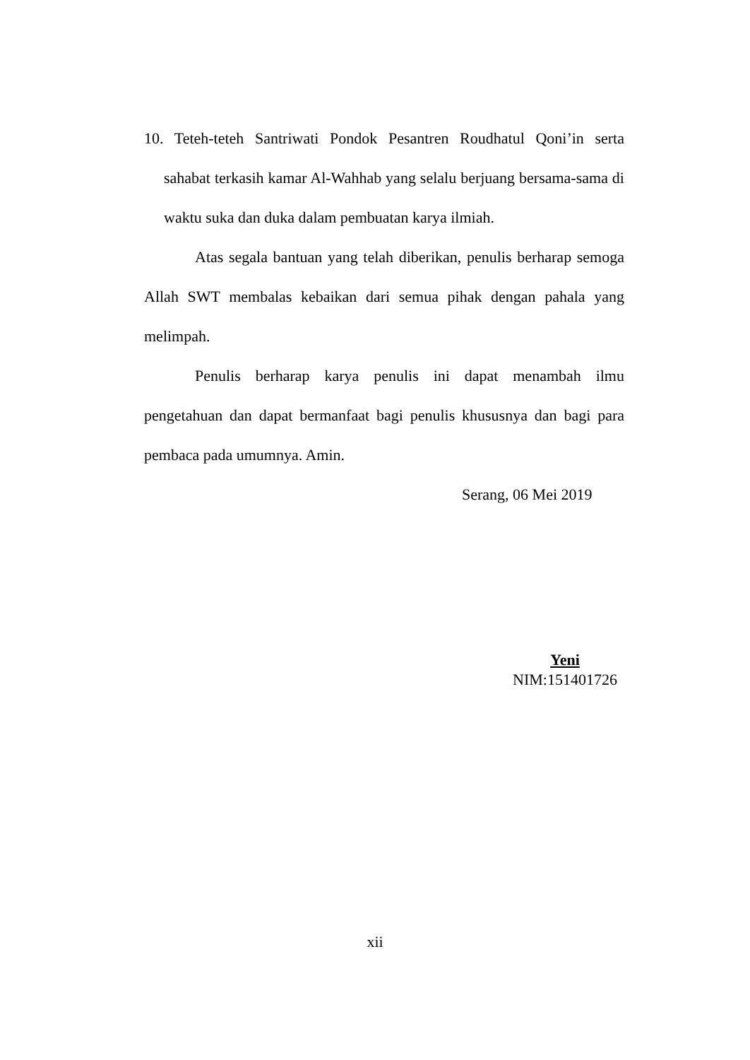10. Teteh-teteh Santriwati Pondok Pesantren Roudhatul Qoni’in serta sahabat terkasih kamar Al-Wahhab yang selalu berjuang bersama-sama di waktu suka dan duka dalam pembuatan karya ilmiah.
Atas segala bantuan yang telah diberikan, penulis berharap semoga Allah SWT membalas kebaikan dari semua pihak dengan pahala yang melimpah.
Penulis berharap karya penulis ini dapat menambah ilmu pengetahuan dan dapat bermanfaat bagi penulis khususnya dan bagi para pembaca pada umumnya. Amin.
Serang, 06 Mei 2019
Yeni
NIM:151401726
xii